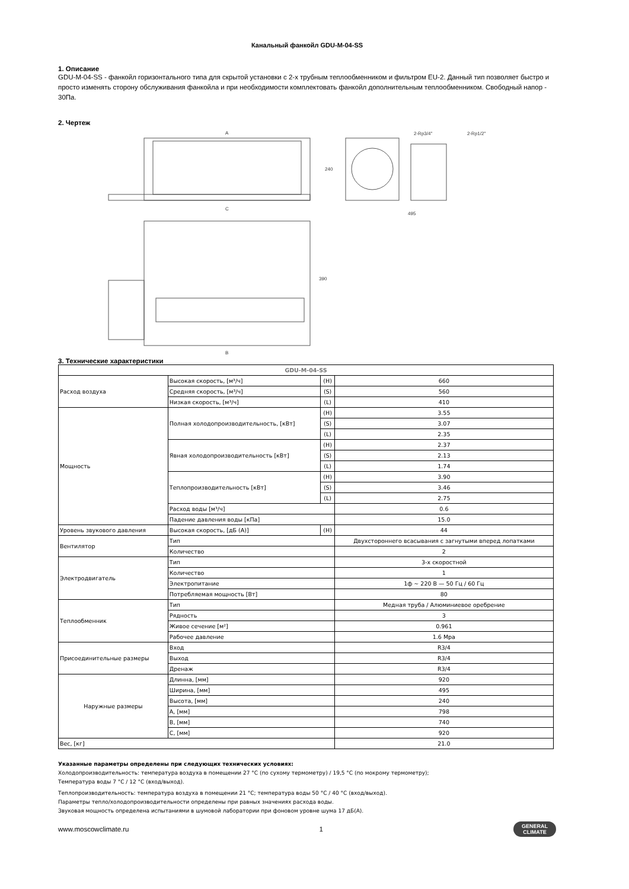Канальный фанкойл GDU-M-04-SS
1. Описание
GDU-M-04-SS - фанкойл горизонтального типа для скрытой установки с 2-х трубным теплообменником и фильтром EU-2. Данный тип позволяет быстро и просто изменять сторону обслуживания фанкойла и при необходимости комплектовать фанкойл дополнительным теплообменником. Свободный напор - 30Па.
2. Чертеж
A
C
B
240
495
390
2-Rp3/4"
2-Rp1/2"
3. Технические характеристики
| GDU-M-04-SS | | | |
| --- | --- | --- | --- |
| Расход воздуха | Высокая скорость, [м³/ч] | (H) | 660 |
| | Средняя скорость, [м³/ч] | (S) | 560 |
| | Низкая скорость, [м³/ч] | (L) | 410 |
| Мощность | Полная холодопроизводительность, [кВт] | (H) | 3.55 |
| | | (S) | 3.07 |
| | | (L) | 2.35 |
| | Явная холодопроизводительность [кВт] | (H) | 2.37 |
| | | (S) | 2.13 |
| | | (L) | 1.74 |
| | Теплопроизводительность [кВт] | (H) | 3.90 |
| | | (S) | 3.46 |
| | | (L) | 2.75 |
| | Расход воды [м³/ч] | | 0.6 |
| | Падение давления воды [кПа] | | 15.0 |
| Уровень звукового давления | Высокая скорость, [дБ (А)] | (H) | 44 |
| Вентилятор | Тип | | Двухстороннего всасывания с загнутыми вперед лопатками |
| | Количество | | 2 |
| Электродвигатель | Тип | | 3-х скоростной |
| | Количество | | 1 |
| | Электропитание | | 1ф ~ 220 В — 50 Гц / 60 Гц |
| | Потребляемая мощность [Вт] | | 80 |
| Теплообменник | Тип | | Медная труба / Алюминиевое оребрение |
| | Рядность | | 3 |
| | Живое сечение [м²] | | 0.961 |
| | Рабочее давление | | 1.6 Mpa |
| Присоединительные размеры | Вход | | R3/4 |
| | Выход | | R3/4 |
| | Дренаж | | R3/4 |
| Наружные размеры | Длинна, [мм] | | 920 |
| | Ширина, [мм] | | 495 |
| | Высота, [мм] | | 240 |
| | A, [мм] | | 798 |
| | B, [мм] | | 740 |
| | C, [мм] | | 920 |
| Вес, [кг] | | | 21.0 |
Указанные параметры определены при следующих технических условиях:
Холодопроизводительность: температура воздуха в помещении 27 °C (по сухому термометру) / 19,5 °C (по мокрому термометру);
Температура воды 7 °C / 12 °C (вход/выход).
Теплопроизводительность: температура воздуха в помещении 21 °C; температура воды 50 °C / 40 °C (вход/выход).
Параметры тепло/холодопроизводительности определены при равных значениях расхода воды.
Звуковая мощность определена испытаниями в шумовой лаборатории при фоновом уровне шума 17 дБ(А).
www.moscowclimate.ru 1 GENERAL
CLIMATE